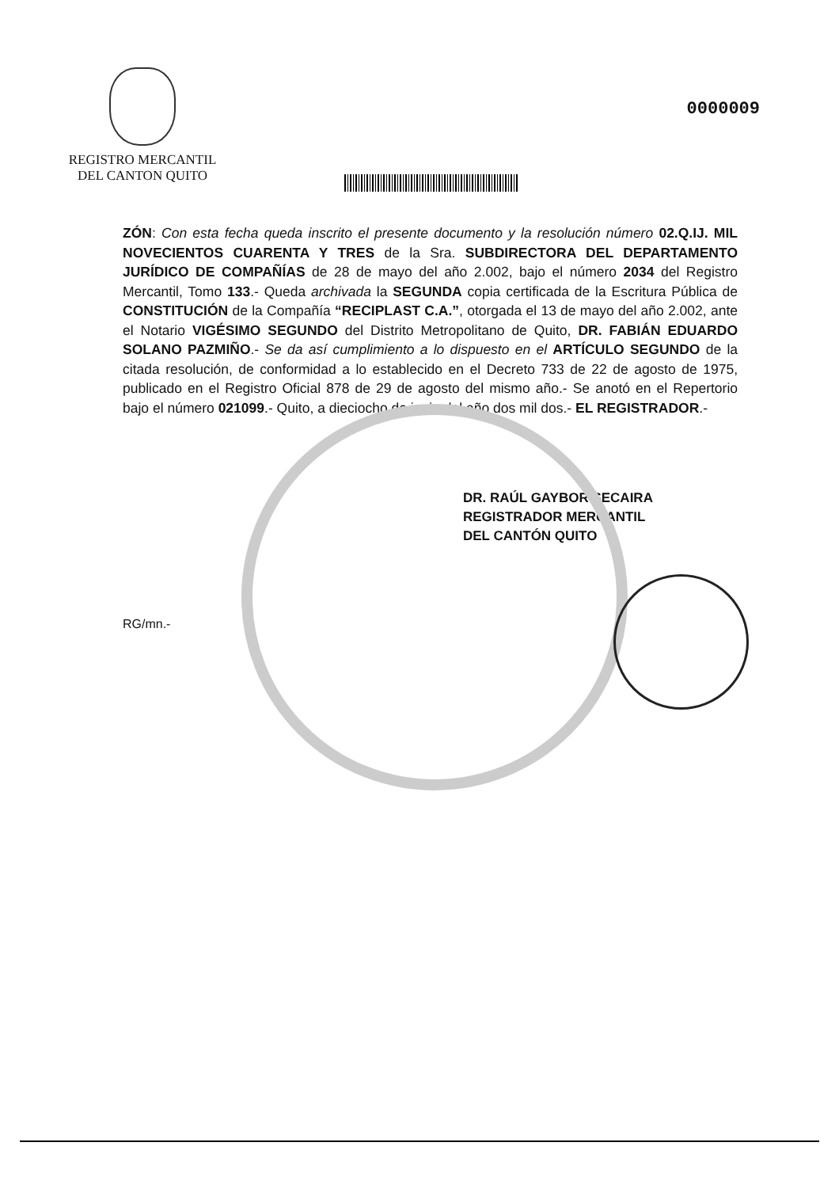REGISTRO MERCANTIL
DEL CANTON QUITO
0000009
ZÓN: Con esta fecha queda inscrito el presente documento y la resolución número 02.Q.IJ. MIL NOVECIENTOS CUARENTA Y TRES de la Sra. SUBDIRECTORA DEL DEPARTAMENTO JURÍDICO DE COMPAÑÍAS de 28 de mayo del año 2.002, bajo el número 2034 del Registro Mercantil, Tomo 133.- Queda archivada la SEGUNDA copia certificada de la Escritura Pública de CONSTITUCIÓN de la Compañía “RECIPLAST C.A.”, otorgada el 13 de mayo del año 2.002, ante el Notario VIGÉSIMO SEGUNDO del Distrito Metropolitano de Quito, DR. FABIÁN EDUARDO SOLANO PAZMIÑO.- Se da así cumplimiento a lo dispuesto en el ARTÍCULO SEGUNDO de la citada resolución, de conformidad a lo establecido en el Decreto 733 de 22 de agosto de 1975, publicado en el Registro Oficial 878 de 29 de agosto del mismo año.- Se anotó en el Repertorio bajo el número 021099.- Quito, a dieciocho de junio del año dos mil dos.- EL REGISTRADOR.-
DR. RAÚL GAYBOR SECAIRA
REGISTRADOR MERCANTIL
DEL CANTÓN QUITO
RG/mn.-